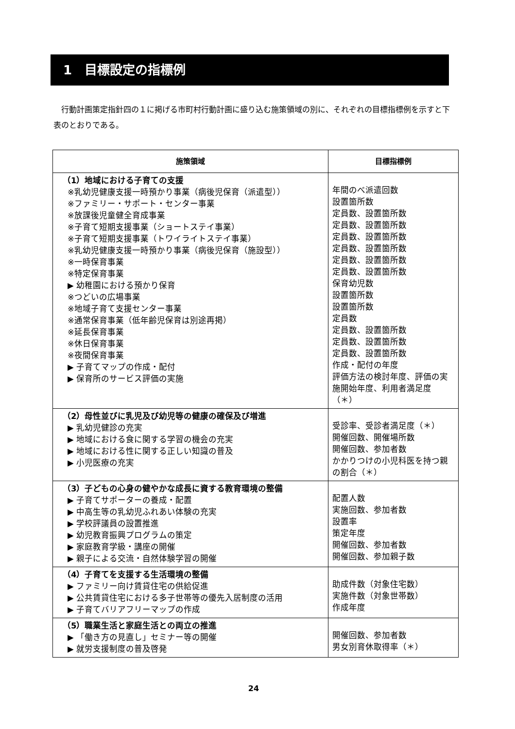1　目標設定の指標例
行動計画策定指針四の１に掲げる市町村行動計画に盛り込む施策領域の別に、それぞれの目標指標例を示すと下表のとおりである。
| 施策領域 | 目標指標例 |
| --- | --- |
| （1）地域における子育ての支援 ※乳幼児健康支援一時預かり事業（病後児保育（派遣型）） ※ファミリー・サポート・センター事業 ※放課後児童健全育成事業 ※子育て短期支援事業（ショートステイ事業） ※子育て短期支援事業（トワイライトステイ事業） ※乳幼児健康支援一時預かり事業（病後児保育（施設型）） ※一時保育事業 ※特定保育事業 ▶ 幼稚園における預かり保育 ※つどいの広場事業 ※地域子育て支援センター事業 ※通常保育事業（低年齢児保育は別途再掲） ※延長保育事業 ※休日保育事業 ※夜間保育事業 ▶ 子育てマップの作成・配付 ▶ 保育所のサービス評価の実施 | 年間のべ派遣回数 設置箇所数 定員数、設置箇所数 定員数、設置箇所数 定員数、設置箇所数 定員数、設置箇所数 定員数、設置箇所数 定員数、設置箇所数 保育幼児数 設置箇所数 設置箇所数 定員数 定員数、設置箇所数 定員数、設置箇所数 定員数、設置箇所数 作成・配付の年度 評価方法の検討年度、評価の実施開始年度、利用者満足度（＊） |
| （2）母性並びに乳児及び幼児等の健康の確保及び増進 ▶ 乳幼児健診の充実 ▶ 地域における食に関する学習の機会の充実 ▶ 地域における性に関する正しい知識の普及 ▶ 小児医療の充実 | 受診率、受診者満足度（＊） 開催回数、開催場所数 開催回数、参加者数 かかりつけの小児科医を持つ親の割合（＊） |
| （3）子どもの心身の健やかな成長に資する教育環境の整備 ▶ 子育てサポーターの養成・配置 ▶ 中高生等の乳幼児ふれあい体験の充実 ▶ 学校評議員の設置推進 ▶ 幼児教育振興プログラムの策定 ▶ 家庭教育学級・講座の開催 ▶ 親子による交流・自然体験学習の開催 | 配置人数 実施回数、参加者数 設置率 策定年度 開催回数、参加者数 開催回数、参加親子数 |
| （4）子育てを支援する生活環境の整備 ▶ ファミリー向け賃貸住宅の供給促進 ▶ 公共賃貸住宅における多子世帯等の優先入居制度の活用 ▶ 子育てバリアフリーマップの作成 | 助成件数（対象住宅数） 実施件数（対象世帯数） 作成年度 |
| （5）職業生活と家庭生活との両立の推進 ▶ 「働き方の見直し」セミナー等の開催 ▶ 就労支援制度の普及啓発 | 開催回数、参加者数 男女別育休取得率（＊） |
24